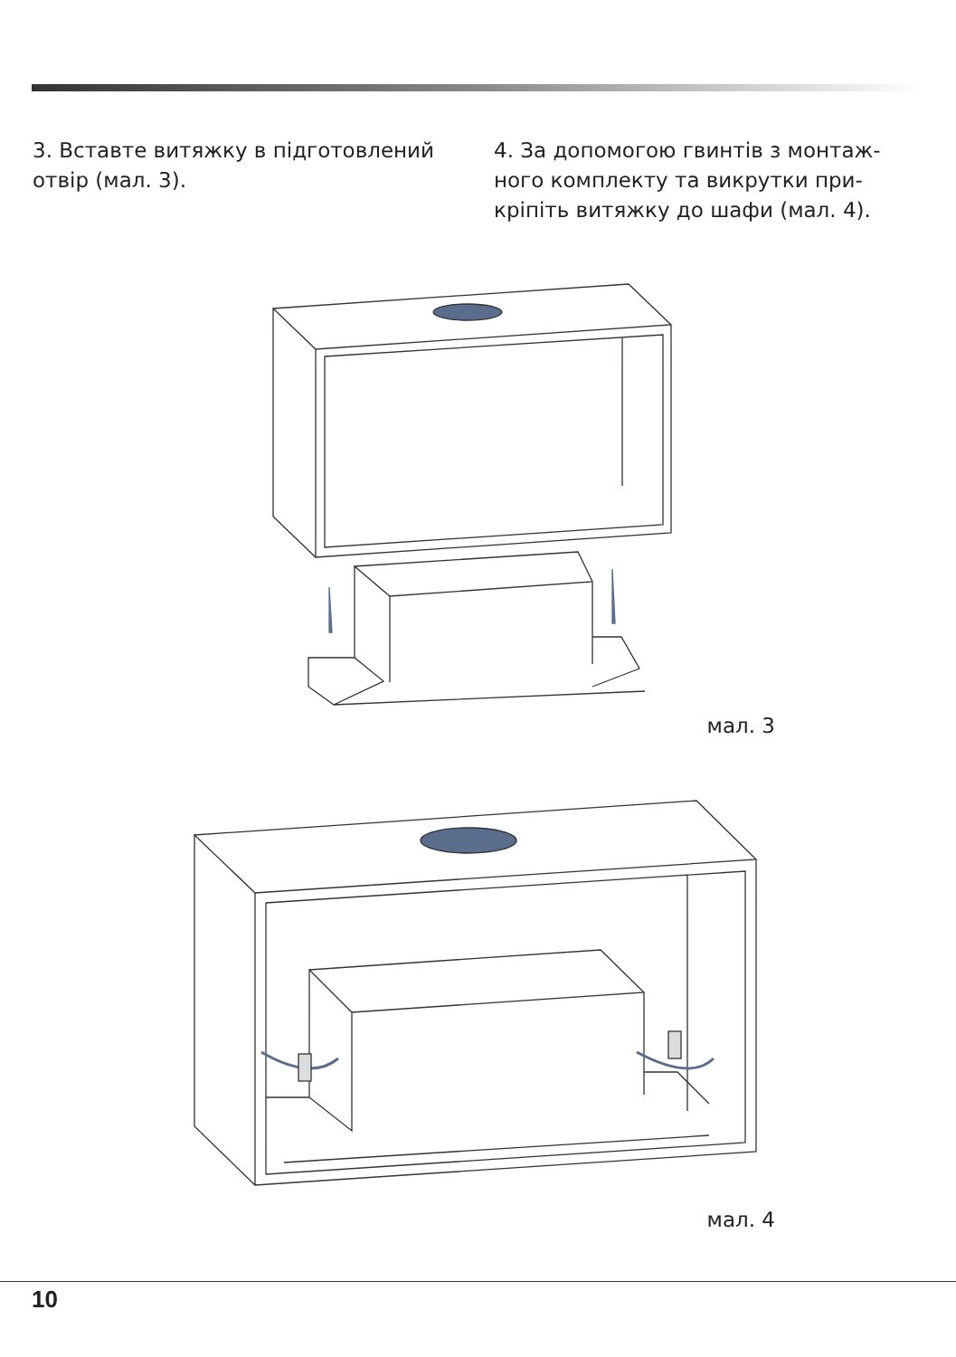3. Вставте витяжку в підготовлений отвір (мал. 3).
4. За допомогою гвинтів з монтаж­ного комплекту та викрутки при­кріпіть витяжку до шафи (мал. 4).
мал. 3
мал. 4
10